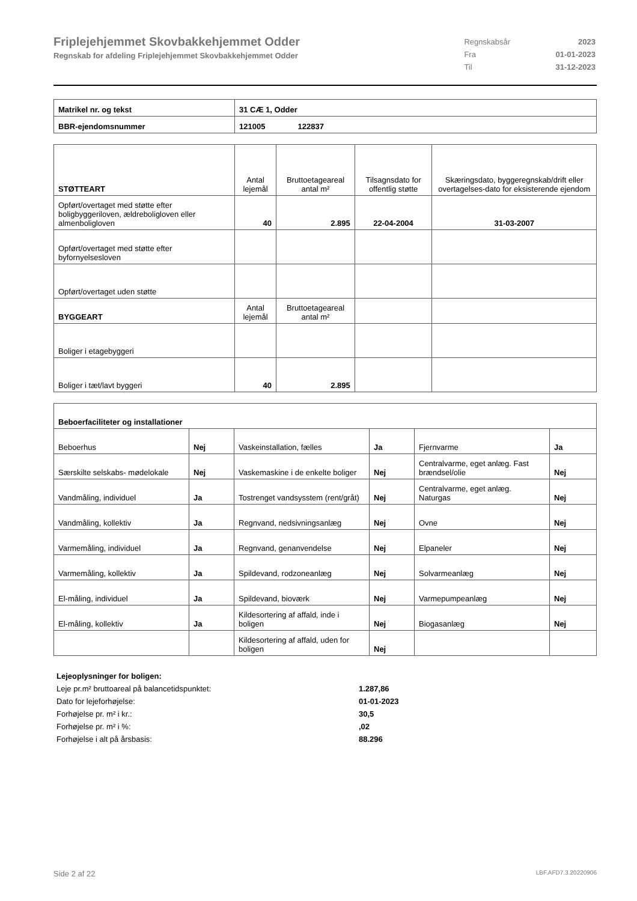Friplejehjemmet Skovbakkehjemmet Odder
Regnskab for afdeling Friplejehjemmet Skovbakkehjemmet Odder
| Regnskabsår | 2023 |
| Fra | 01-01-2023 |
| Til | 31-12-2023 |
| Matrikel nr. og tekst | 31 CÆ 1, Odder |
| BBR-ejendomsnummer | 121005 122837 |
| STØTTEART | Antal lejemål | Bruttoetageareal antal m² | Tilsagnsdato for offentlig støtte | Skæringsdato, byggeregnskab/drift eller overtagelses-dato for eksisterende ejendom |
| --- | --- | --- | --- | --- |
| Opført/overtaget med støtte efter boligbyggeriloven, ældreboligloven eller almenboligloven | 40 | 2.895 | 22-04-2004 | 31-03-2007 |
| Opført/overtaget med støtte efter byfornyelsesloven | | | | |
| Opført/overtaget uden støtte | | | | |
| BYGGEART | Antal lejemål | Bruttoetageareal antal m² | | |
| Boliger i etagebyggeri | | | | |
| Boliger i tæt/lavt byggeri | 40 | 2.895 | | |
| Beboerfaciliteter og installationer | | | | | |
| Beboerhus | Nej | Vaskeinstallation, fælles | Ja | Fjernvarme | Ja |
| Særskilte selskabs- mødelokale | Nej | Vaskemaskine i de enkelte boliger | Nej | Centralvarme, eget anlæg. Fast brændsel/olie | Nej |
| Vandmåling, individuel | Ja | Tostrenget vandsysstem (rent/gråt) | Nej | Centralvarme, eget anlæg. Naturgas | Nej |
| Vandmåling, kollektiv | Ja | Regnvand, nedsivningsanlæg | Nej | Ovne | Nej |
| Varmemåling, individuel | Ja | Regnvand, genanvendelse | Nej | Elpaneler | Nej |
| Varmemåling, kollektiv | Ja | Spildevand, rodzoneanlæg | Nej | Solvarmeanlæg | Nej |
| El-måling, individuel | Ja | Spildevand, bioværk | Nej | Varmepumpeanlæg | Nej |
| El-måling, kollektiv | Ja | Kildesortering af affald, inde i boligen | Nej | Biogasanlæg | Nej |
| | | Kildesortering af affald, uden for boligen | Nej | | |
| Lejeoplysninger for boligen: | |
| Leje pr.m² bruttoareal på balancetidspunktet: | 1.287,86 |
| Dato for lejeforhøjelse: | 01-01-2023 |
| Forhøjelse pr. m² i kr.: | 30,5 |
| Forhøjelse pr. m² i %: | ,02 |
| Forhøjelse i alt på årsbasis: | 88.296 |
Side 2 af 22 LBF.AFD7.3.20220906